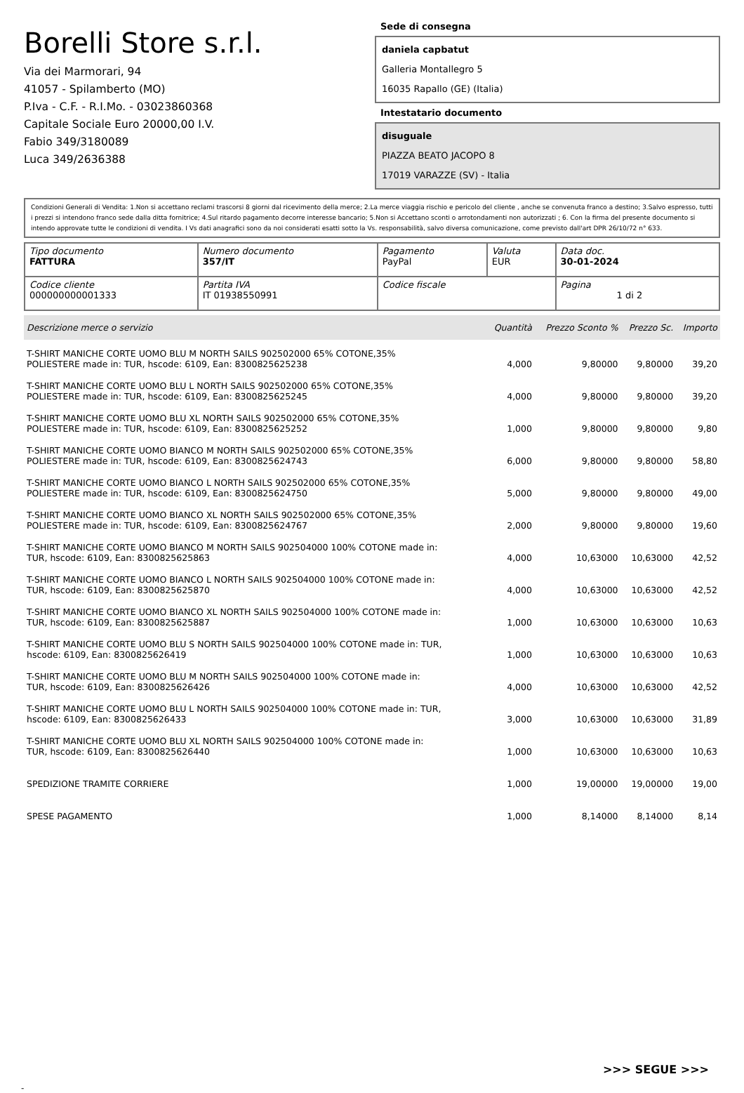Borelli Store s.r.l.
Via dei Marmorari, 94
41057 - Spilamberto (MO)
P.Iva - C.F. - R.I.Mo. - 03023860368
Capitale Sociale Euro 20000,00 I.V.
Fabio 349/3180089
Luca 349/2636388
Sede di consegna
daniela capbatut
Galleria Montallegro 5
16035 Rapallo (GE) (Italia)
Intestatario documento
disuguale
PIAZZA BEATO JACOPO 8
17019 VARAZZE (SV) - Italia
Condizioni Generali di Vendita: 1.Non si accettano reclami trascorsi 8 giorni dal ricevimento della merce; 2.La merce viaggia rischio e pericolo del cliente , anche se convenuta franco a destino; 3.Salvo espresso, tutti i prezzi si intendono franco sede dalla ditta fornitrice; 4.Sul ritardo pagamento decorre interesse bancario; 5.Non si Accettano sconti o arrotondamenti non autorizzati ; 6. Con la firma del presente documento si intendo approvate tutte le condizioni di vendita. I Vs dati anagrafici sono da noi considerati esatti sotto la Vs. responsabilità, salvo diversa comunicazione, come previsto dall'art DPR 26/10/72 n° 633.
| Tipo documento FATTURA | Numero documento 357/IT | Pagamento PayPal | Valuta EUR | Data doc. 30-01-2024 |
| Codice cliente 000000000001333 | Partita IVA IT 01938550991 | Codice fiscale | | Pagina 1 di 2 |
| Descrizione merce o servizio | Quantità | Prezzo Sconto % | Prezzo Sc. | Importo |
| --- | --- | --- | --- | --- |
| T-SHIRT MANICHE CORTE UOMO BLU M NORTH SAILS 902502000 65% COTONE,35% POLIESTERE made in: TUR, hscode: 6109, Ean: 8300825625238 | 4,000 | 9,80000 | 9,80000 | 39,20 |
| T-SHIRT MANICHE CORTE UOMO BLU L NORTH SAILS 902502000 65% COTONE,35% POLIESTERE made in: TUR, hscode: 6109, Ean: 8300825625245 | 4,000 | 9,80000 | 9,80000 | 39,20 |
| T-SHIRT MANICHE CORTE UOMO BLU XL NORTH SAILS 902502000 65% COTONE,35% POLIESTERE made in: TUR, hscode: 6109, Ean: 8300825625252 | 1,000 | 9,80000 | 9,80000 | 9,80 |
| T-SHIRT MANICHE CORTE UOMO BIANCO M NORTH SAILS 902502000 65% COTONE,35% POLIESTERE made in: TUR, hscode: 6109, Ean: 8300825624743 | 6,000 | 9,80000 | 9,80000 | 58,80 |
| T-SHIRT MANICHE CORTE UOMO BIANCO L NORTH SAILS 902502000 65% COTONE,35% POLIESTERE made in: TUR, hscode: 6109, Ean: 8300825624750 | 5,000 | 9,80000 | 9,80000 | 49,00 |
| T-SHIRT MANICHE CORTE UOMO BIANCO XL NORTH SAILS 902502000 65% COTONE,35% POLIESTERE made in: TUR, hscode: 6109, Ean: 8300825624767 | 2,000 | 9,80000 | 9,80000 | 19,60 |
| T-SHIRT MANICHE CORTE UOMO BIANCO M NORTH SAILS 902504000 100% COTONE made in: TUR, hscode: 6109, Ean: 8300825625863 | 4,000 | 10,63000 | 10,63000 | 42,52 |
| T-SHIRT MANICHE CORTE UOMO BIANCO L NORTH SAILS 902504000 100% COTONE made in: TUR, hscode: 6109, Ean: 8300825625870 | 4,000 | 10,63000 | 10,63000 | 42,52 |
| T-SHIRT MANICHE CORTE UOMO BIANCO XL NORTH SAILS 902504000 100% COTONE made in: TUR, hscode: 6109, Ean: 8300825625887 | 1,000 | 10,63000 | 10,63000 | 10,63 |
| T-SHIRT MANICHE CORTE UOMO BLU S NORTH SAILS 902504000 100% COTONE made in: TUR, hscode: 6109, Ean: 8300825626419 | 1,000 | 10,63000 | 10,63000 | 10,63 |
| T-SHIRT MANICHE CORTE UOMO BLU M NORTH SAILS 902504000 100% COTONE made in: TUR, hscode: 6109, Ean: 8300825626426 | 4,000 | 10,63000 | 10,63000 | 42,52 |
| T-SHIRT MANICHE CORTE UOMO BLU L NORTH SAILS 902504000 100% COTONE made in: TUR, hscode: 6109, Ean: 8300825626433 | 3,000 | 10,63000 | 10,63000 | 31,89 |
| T-SHIRT MANICHE CORTE UOMO BLU XL NORTH SAILS 902504000 100% COTONE made in: TUR, hscode: 6109, Ean: 8300825626440 | 1,000 | 10,63000 | 10,63000 | 10,63 |
| SPEDIZIONE TRAMITE CORRIERE | 1,000 | 19,00000 | 19,00000 | 19,00 |
| SPESE PAGAMENTO | 1,000 | 8,14000 | 8,14000 | 8,14 |
>>> SEGUE >>>
-